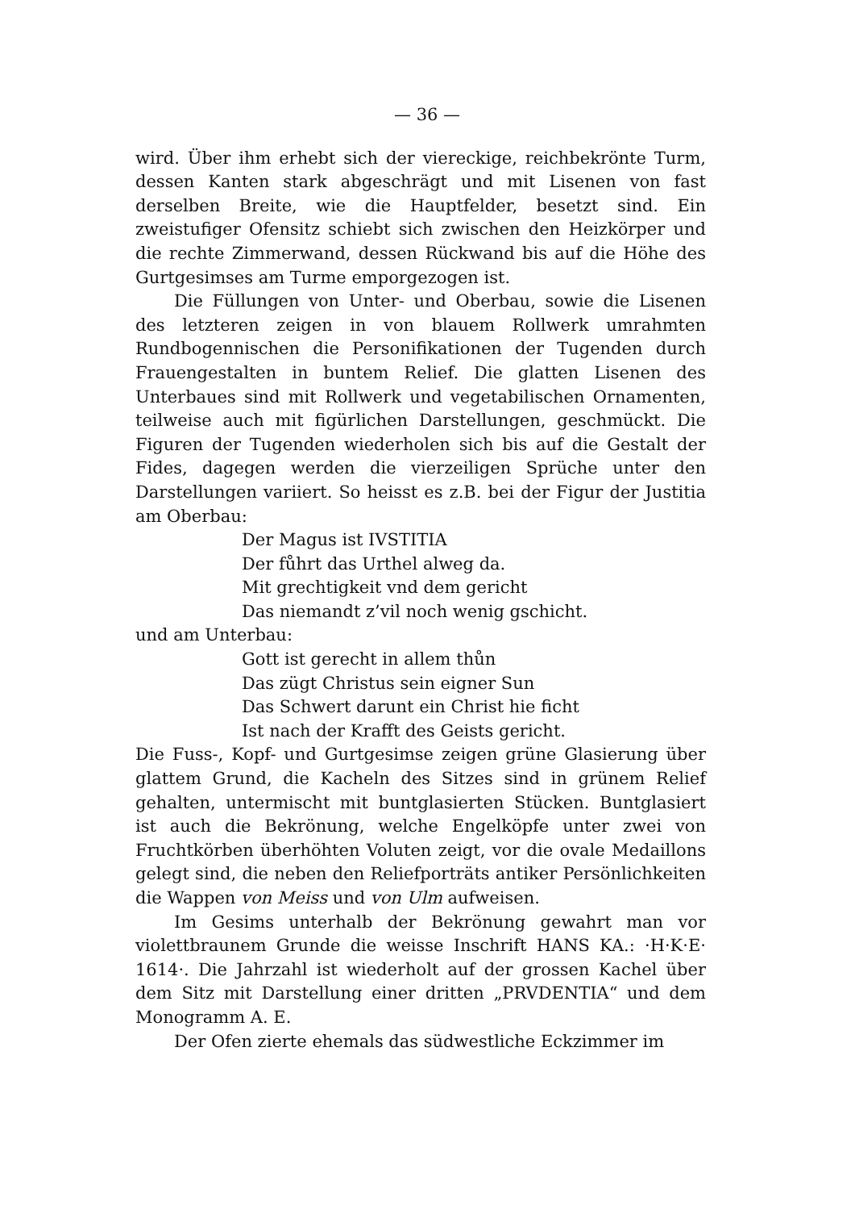— 36 —
wird. Über ihm erhebt sich der viereckige, reichbekrönte Turm, dessen Kanten stark abgeschrägt und mit Lisenen von fast derselben Breite, wie die Hauptfelder, besetzt sind. Ein zweistufiger Ofensitz schiebt sich zwischen den Heizkörper und die rechte Zimmerwand, dessen Rückwand bis auf die Höhe des Gurtgesimses am Turme emporgezogen ist.
Die Füllungen von Unter- und Oberbau, sowie die Lisenen des letzteren zeigen in von blauem Rollwerk umrahmten Rundbogennischen die Personifikationen der Tugenden durch Frauengestalten in buntem Relief. Die glatten Lisenen des Unterbaues sind mit Rollwerk und vegetabilischen Ornamenten, teilweise auch mit figürlichen Darstellungen, geschmückt. Die Figuren der Tugenden wiederholen sich bis auf die Gestalt der Fides, dagegen werden die vierzeiligen Sprüche unter den Darstellungen variiert. So heisst es z.B. bei der Figur der Justitia am Oberbau:
Der Magus ist IVSTITIA
Der fůhrt das Urthel alweg da.
Mit grechtigkeit vnd dem gericht
Das niemandt z’vil noch wenig gschicht.
und am Unterbau:
Gott ist gerecht in allem thůn
Das zügt Christus sein eigner Sun
Das Schwert darunt ein Christ hie ficht
Ist nach der Krafft des Geists gericht.
Die Fuss-, Kopf- und Gurtgesimse zeigen grüne Glasierung über glattem Grund, die Kacheln des Sitzes sind in grünem Relief gehalten, untermischt mit buntglasierten Stücken. Buntglasiert ist auch die Bekrönung, welche Engelköpfe unter zwei von Fruchtkörben überhöhten Voluten zeigt, vor die ovale Medaillons gelegt sind, die neben den Reliefporträts antiker Persönlichkeiten die Wappen von Meiss und von Ulm aufweisen.
Im Gesims unterhalb der Bekrönung gewahrt man vor violettbraunem Grunde die weisse Inschrift HANS KA.: ·H·K·E· 1614·. Die Jahrzahl ist wiederholt auf der grossen Kachel über dem Sitz mit Darstellung einer dritten „PRVDENTIA“ und dem Monogramm A. E.
Der Ofen zierte ehemals das südwestliche Eckzimmer im